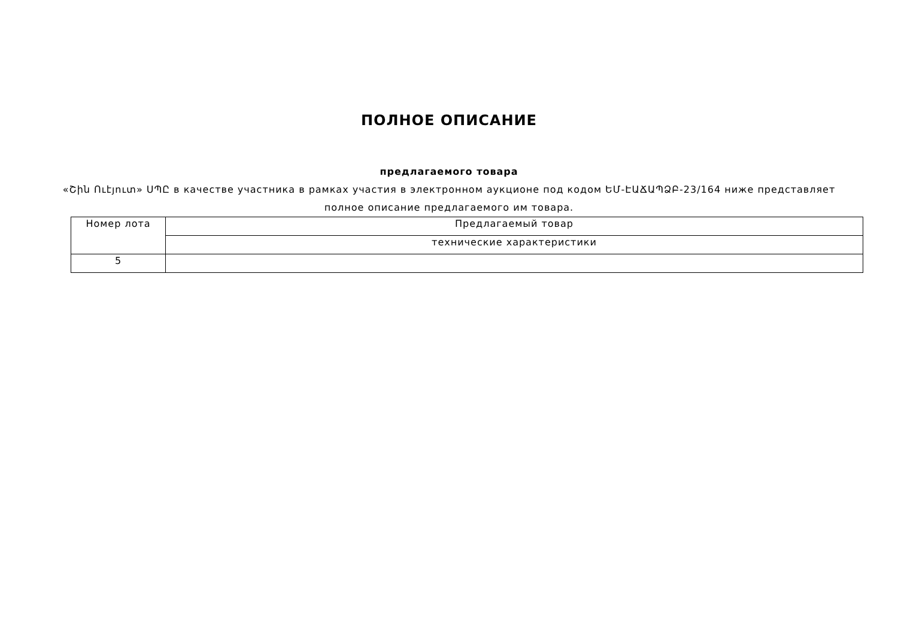ПОЛНОЕ ОПИСАНИЕ
предлагаемого товара
«Շին Ուէյուտ» ՍՊԸ в качестве участника в рамках участия в электронном аукционе под кодом ԵՄ-ԷԱՃԱՊՁԲ-23/164 ниже представляет полное описание предлагаемого им товара.
| Номер лота | Предлагаемый товар |
| | технические характеристики |
| 5 | |